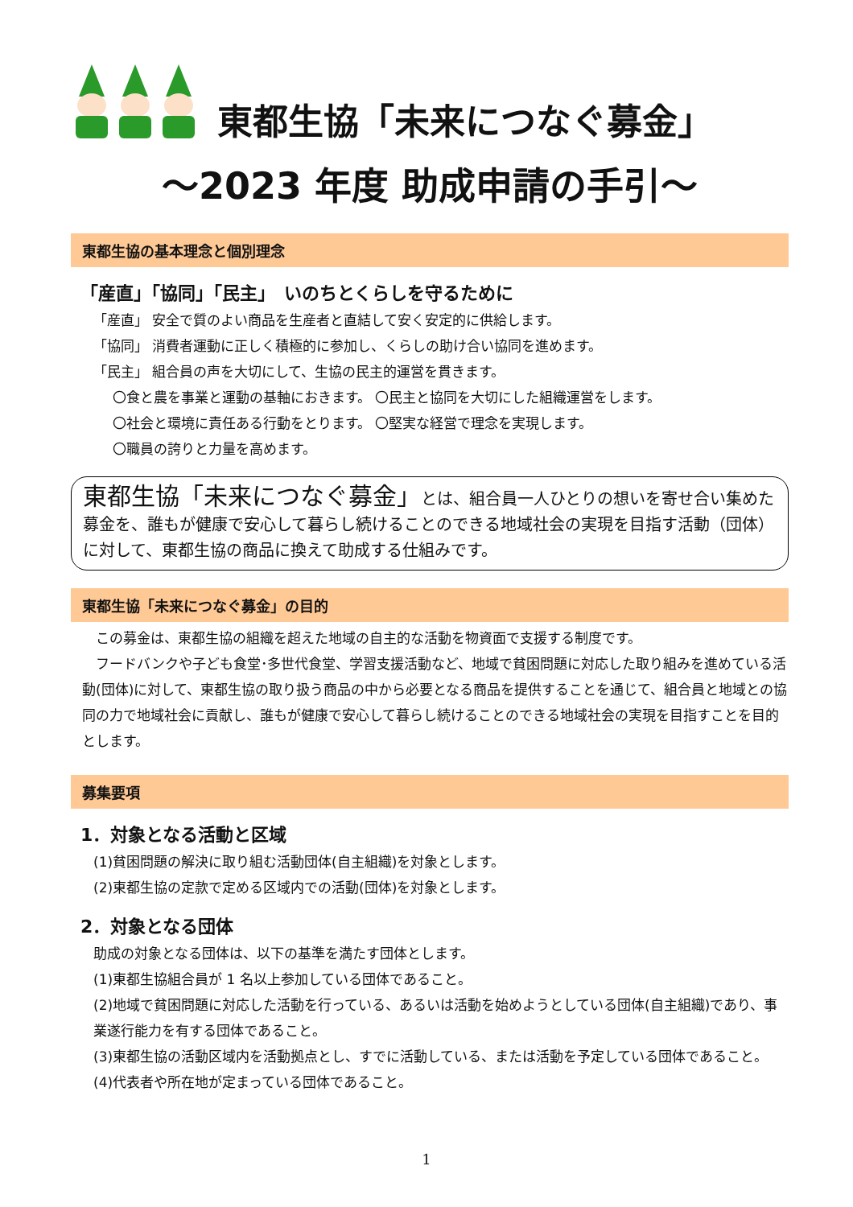東都生協「未来につなぐ募金」
～2023 年度 助成申請の手引～
東都生協の基本理念と個別理念
「産直」「協同」「民主」　いのちとくらしを守るために
「産直」 安全で質のよい商品を生産者と直結して安く安定的に供給します。
「協同」 消費者運動に正しく積極的に参加し、くらしの助け合い協同を進めます。
「民主」 組合員の声を大切にして、生協の民主的運営を貫きます。
〇食と農を事業と運動の基軸におきます。 〇民主と協同を大切にした組織運営をします。
〇社会と環境に責任ある行動をとります。 〇堅実な経営で理念を実現します。
〇職員の誇りと力量を高めます。
東都生協「未来につなぐ募金」とは、組合員一人ひとりの想いを寄せ合い集めた募金を、誰もが健康で安心して暮らし続けることのできる地域社会の実現を目指す活動（団体）に対して、東都生協の商品に換えて助成する仕組みです。
東都生協「未来につなぐ募金」の目的
　この募金は、東都生協の組織を超えた地域の自主的な活動を物資面で支援する制度です。
　フードバンクや子ども食堂･多世代食堂、学習支援活動など、地域で貧困問題に対応した取り組みを進めている活動(団体)に対して、東都生協の取り扱う商品の中から必要となる商品を提供することを通じて、組合員と地域との協同の力で地域社会に貢献し、誰もが健康で安心して暮らし続けることのできる地域社会の実現を目指すことを目的とします。
募集要項
1．対象となる活動と区域
(1)貧困問題の解決に取り組む活動団体(自主組織)を対象とします。
(2)東都生協の定款で定める区域内での活動(団体)を対象とします。
2．対象となる団体
助成の対象となる団体は、以下の基準を満たす団体とします。
(1)東都生協組合員が 1 名以上参加している団体であること。
(2)地域で貧困問題に対応した活動を行っている、あるいは活動を始めようとしている団体(自主組織)であり、事業遂行能力を有する団体であること。
(3)東都生協の活動区域内を活動拠点とし、すでに活動している、または活動を予定している団体であること。
(4)代表者や所在地が定まっている団体であること。
1